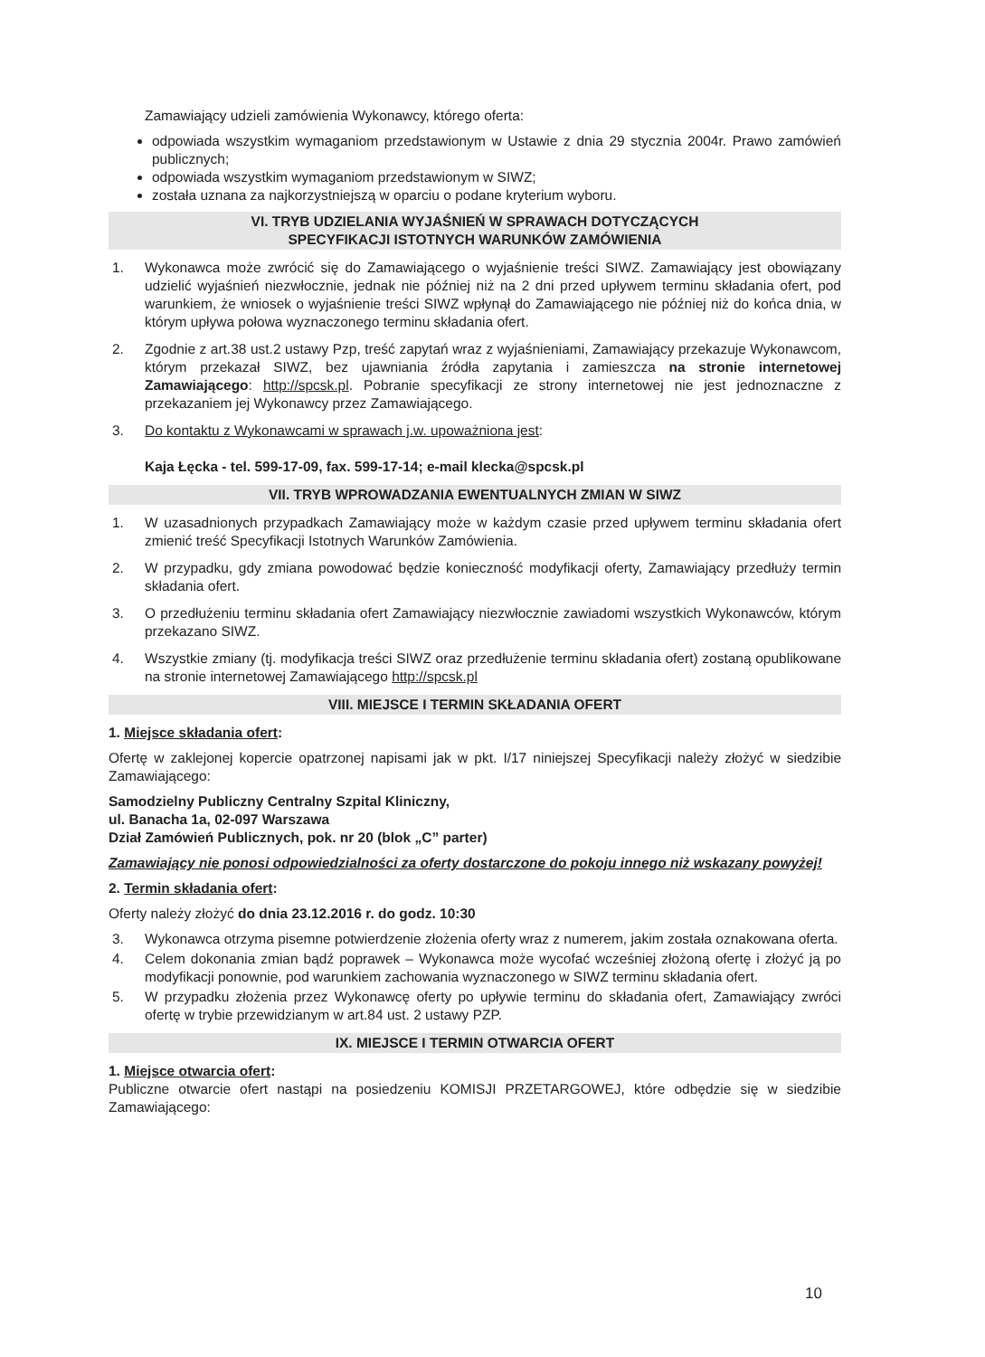Zamawiający udzieli zamówienia Wykonawcy, którego oferta:
odpowiada wszystkim wymaganiom przedstawionym w Ustawie z dnia 29 stycznia 2004r. Prawo zamówień publicznych;
odpowiada wszystkim wymaganiom przedstawionym w SIWZ;
została uznana za najkorzystniejszą w oparciu o podane kryterium wyboru.
VI. TRYB UDZIELANIA WYJAŚNIEŃ W SPRAWACH DOTYCZĄCYCH
SPECYFIKACJI ISTOTNYCH WARUNKÓW ZAMÓWIENIA
1. Wykonawca może zwrócić się do Zamawiającego o wyjaśnienie treści SIWZ. Zamawiający jest obowiązany udzielić wyjaśnień niezwłocznie, jednak nie później niż na 2 dni przed upływem terminu składania ofert, pod warunkiem, że wniosek o wyjaśnienie treści SIWZ wpłynął do Zamawiającego nie później niż do końca dnia, w którym upływa połowa wyznaczonego terminu składania ofert.
2. Zgodnie z art.38 ust.2 ustawy Pzp, treść zapytań wraz z wyjaśnieniami, Zamawiający przekazuje Wykonawcom, którym przekazał SIWZ, bez ujawniania źródła zapytania i zamieszcza na stronie internetowej Zamawiającego: http://spcsk.pl. Pobranie specyfikacji ze strony internetowej nie jest jednoznaczne z przekazaniem jej Wykonawcy przez Zamawiającego.
3. Do kontaktu z Wykonawcami w sprawach j.w. upoważniona jest:
Kaja Łęcka - tel. 599-17-09, fax. 599-17-14; e-mail klecka@spcsk.pl
VII. TRYB WPROWADZANIA EWENTUALNYCH ZMIAN W SIWZ
1. W uzasadnionych przypadkach Zamawiający może w każdym czasie przed upływem terminu składania ofert zmienić treść Specyfikacji Istotnych Warunków Zamówienia.
2. W przypadku, gdy zmiana powodować będzie konieczność modyfikacji oferty, Zamawiający przedłuży termin składania ofert.
3. O przedłużeniu terminu składania ofert Zamawiający niezwłocznie zawiadomi wszystkich Wykonawców, którym przekazano SIWZ.
4. Wszystkie zmiany (tj. modyfikacja treści SIWZ oraz przedłużenie terminu składania ofert) zostaną opublikowane na stronie internetowej Zamawiającego http://spcsk.pl
VIII. MIEJSCE I TERMIN SKŁADANIA OFERT
1. Miejsce składania ofert:
Ofertę w zaklejonej kopercie opatrzonej napisami jak w pkt. I/17 niniejszej Specyfikacji należy złożyć w siedzibie Zamawiającego:
Samodzielny Publiczny Centralny Szpital Kliniczny,
ul. Banacha 1a, 02-097 Warszawa
Dział Zamówień Publicznych, pok. nr 20 (blok „C” parter)
Zamawiający nie ponosi odpowiedzialności za oferty dostarczone do pokoju innego niż wskazany powyżej!
2. Termin składania ofert:
Oferty należy złożyć do dnia 23.12.2016 r. do godz. 10:30
3. Wykonawca otrzyma pisemne potwierdzenie złożenia oferty wraz z numerem, jakim została oznakowana oferta.
4. Celem dokonania zmian bądź poprawek – Wykonawca może wycofać wcześniej złożoną ofertę i złożyć ją po modyfikacji ponownie, pod warunkiem zachowania wyznaczonego w SIWZ terminu składania ofert.
5. W przypadku złożenia przez Wykonawcę oferty po upływie terminu do składania ofert, Zamawiający zwróci ofertę w trybie przewidzianym w art.84 ust. 2 ustawy PZP.
IX. MIEJSCE I TERMIN OTWARCIA OFERT
1. Miejsce otwarcia ofert:
Publiczne otwarcie ofert nastąpi na posiedzeniu KOMISJI PRZETARGOWEJ, które odbędzie się w siedzibie Zamawiającego:
10